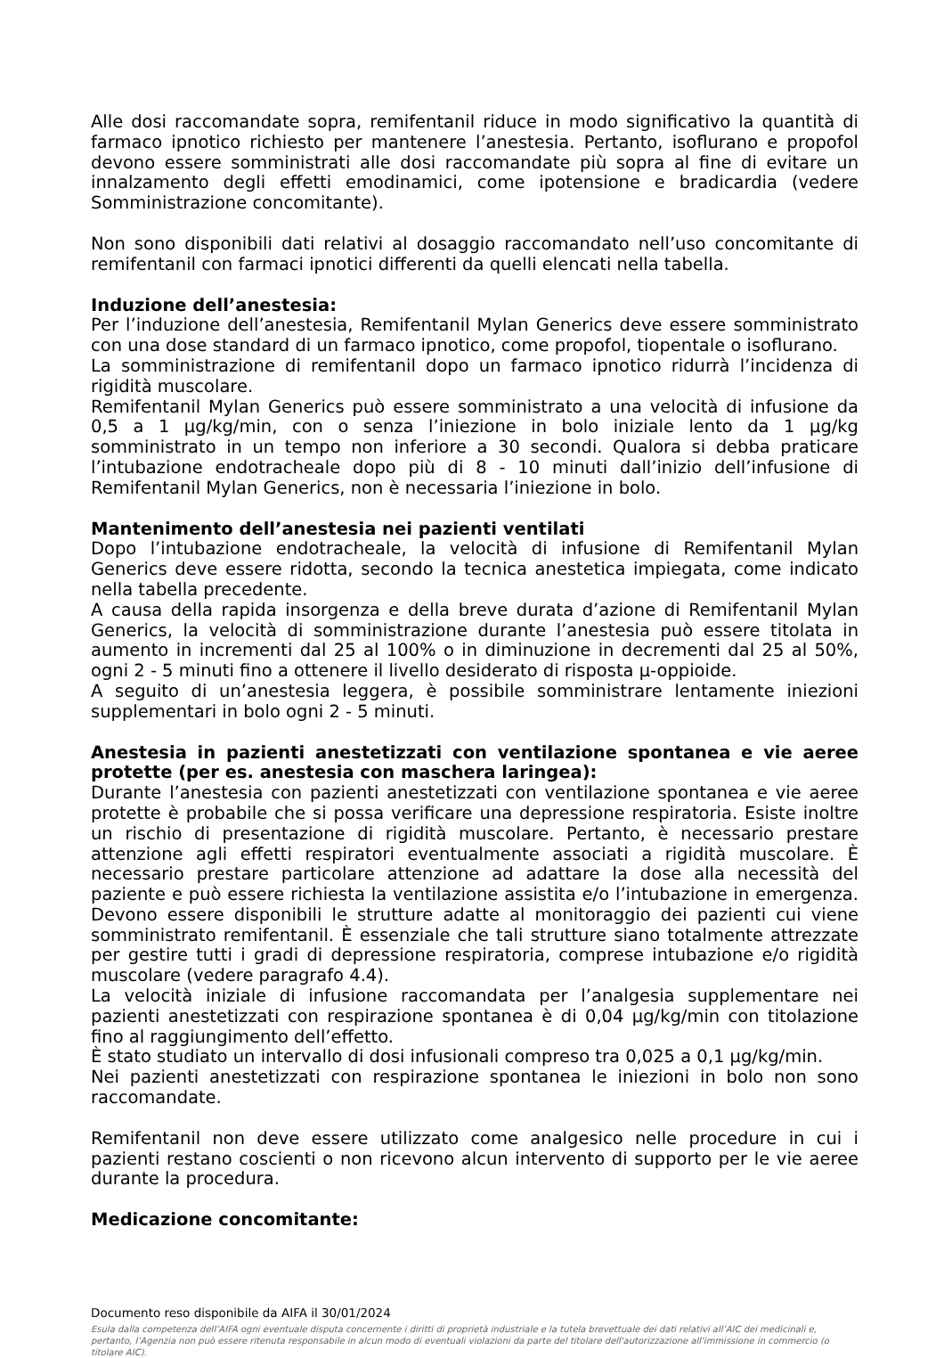Alle dosi raccomandate sopra, remifentanil riduce in modo significativo la quantità di farmaco ipnotico richiesto per mantenere l’anestesia. Pertanto, isoflurano e propofol devono essere somministrati alle dosi raccomandate più sopra al fine di evitare un innalzamento degli effetti emodinamici, come ipotensione e bradicardia (vedere Somministrazione concomitante).
Non sono disponibili dati relativi al dosaggio raccomandato nell’uso concomitante di remifentanil con farmaci ipnotici differenti da quelli elencati nella tabella.
Induzione dell’anestesia:
Per l’induzione dell’anestesia, Remifentanil Mylan Generics deve essere somministrato con una dose standard di un farmaco ipnotico, come propofol, tiopentale o isoflurano.
La somministrazione di remifentanil dopo un farmaco ipnotico ridurrà l’incidenza di rigidità muscolare.
Remifentanil Mylan Generics può essere somministrato a una velocità di infusione da 0,5 a 1 µg/kg/min, con o senza l’iniezione in bolo iniziale lento da 1 µg/kg somministrato in un tempo non inferiore a 30 secondi. Qualora si debba praticare l’intubazione endotracheale dopo più di 8 - 10 minuti dall’inizio dell’infusione di Remifentanil Mylan Generics, non è necessaria l’iniezione in bolo.
Mantenimento dell’anestesia nei pazienti ventilati
Dopo l’intubazione endotracheale, la velocità di infusione di Remifentanil Mylan Generics deve essere ridotta, secondo la tecnica anestetica impiegata, come indicato nella tabella precedente.
A causa della rapida insorgenza e della breve durata d’azione di Remifentanil Mylan Generics, la velocità di somministrazione durante l’anestesia può essere titolata in aumento in incrementi dal 25 al 100% o in diminuzione in decrementi dal 25 al 50%, ogni 2 - 5 minuti fino a ottenere il livello desiderato di risposta µ-oppioide.
A seguito di un’anestesia leggera, è possibile somministrare lentamente iniezioni supplementari in bolo ogni 2 - 5 minuti.
Anestesia in pazienti anestetizzati con ventilazione spontanea e vie aeree protette (per es. anestesia con maschera laringea):
Durante l’anestesia con pazienti anestetizzati con ventilazione spontanea e vie aeree protette è probabile che si possa verificare una depressione respiratoria. Esiste inoltre un rischio di presentazione di rigidità muscolare. Pertanto, è necessario prestare attenzione agli effetti respiratori eventualmente associati a rigidità muscolare. È necessario prestare particolare attenzione ad adattare la dose alla necessità del paziente e può essere richiesta la ventilazione assistita e/o l’intubazione in emergenza. Devono essere disponibili le strutture adatte al monitoraggio dei pazienti cui viene somministrato remifentanil. È essenziale che tali strutture siano totalmente attrezzate per gestire tutti i gradi di depressione respiratoria, comprese intubazione e/o rigidità muscolare (vedere paragrafo 4.4).
La velocità iniziale di infusione raccomandata per l’analgesia supplementare nei pazienti anestetizzati con respirazione spontanea è di 0,04 µg/kg/min con titolazione fino al raggiungimento dell’effetto.
È stato studiato un intervallo di dosi infusionali compreso tra 0,025 a 0,1 µg/kg/min.
Nei pazienti anestetizzati con respirazione spontanea le iniezioni in bolo non sono raccomandate.
Remifentanil non deve essere utilizzato come analgesico nelle procedure in cui i pazienti restano coscienti o non ricevono alcun intervento di supporto per le vie aeree durante la procedura.
Medicazione concomitante:
Documento reso disponibile da AIFA il 30/01/2024
Esula dalla competenza dell’AIFA ogni eventuale disputa concernente i diritti di proprietà industriale e la tutela brevettuale dei dati relativi all’AIC dei medicinali e, pertanto, l’Agenzia non può essere ritenuta responsabile in alcun modo di eventuali violazioni da parte del titolare dell'autorizzazione all'immissione in commercio (o titolare AIC).